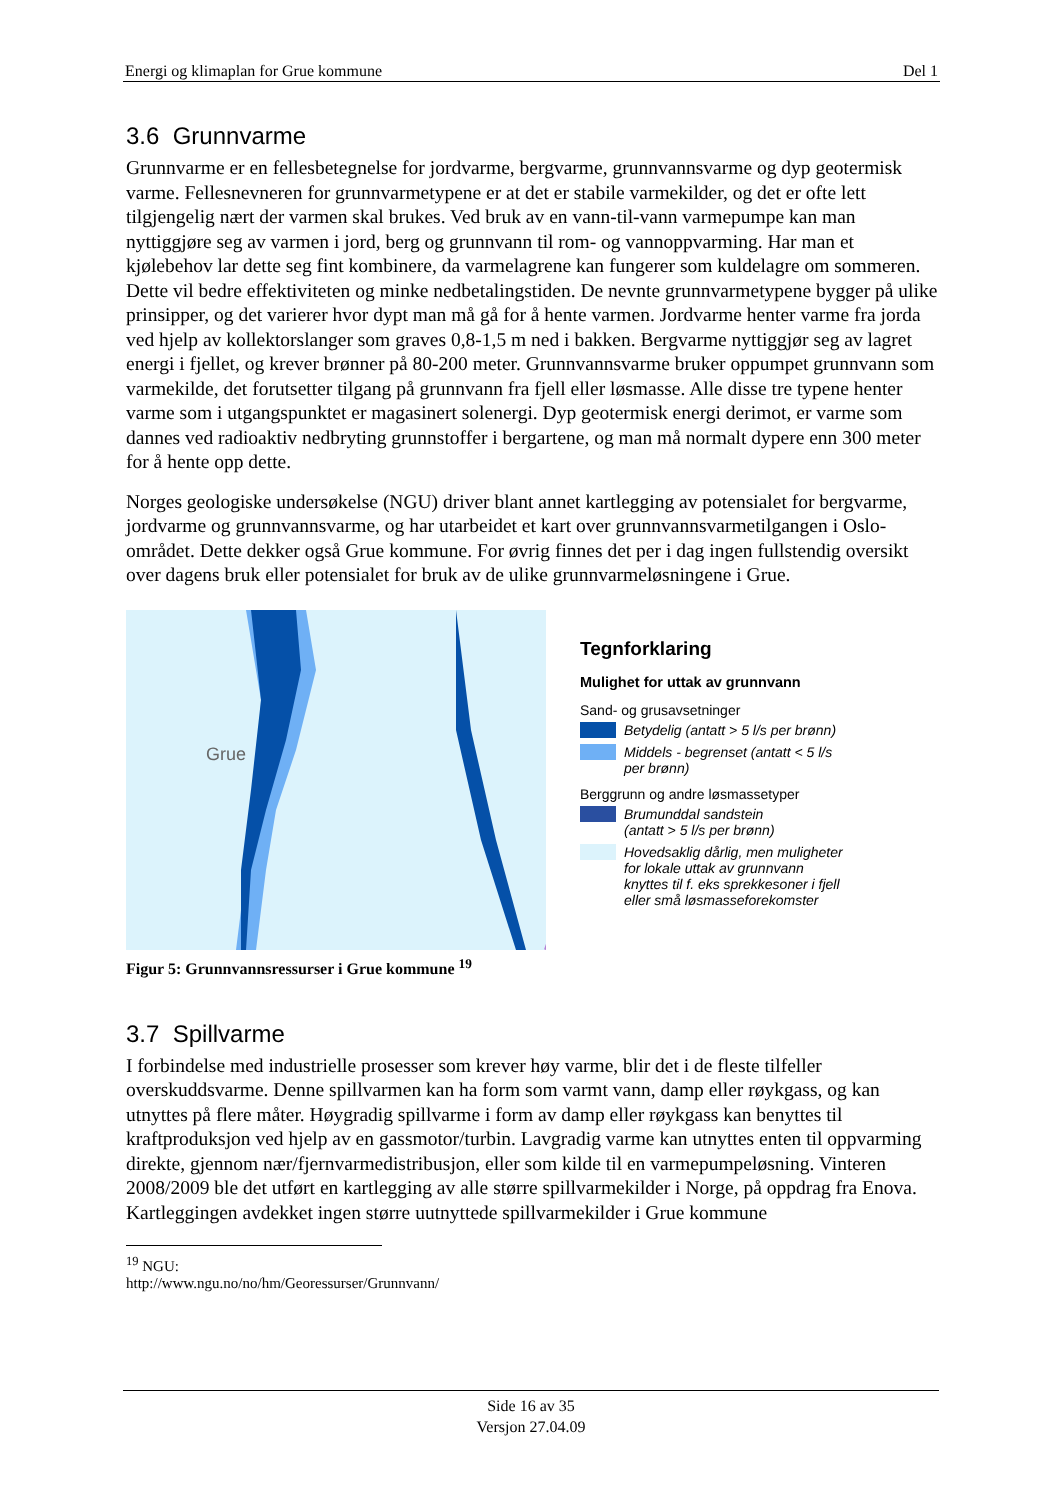Energi og klimaplan for Grue kommune Del 1
3.6 Grunnvarme
Grunnvarme er en fellesbetegnelse for jordvarme, bergvarme, grunnvannsvarme og dyp geotermisk varme. Fellesnevneren for grunnvarmetypene er at det er stabile varmekilder, og det er ofte lett tilgjengelig nært der varmen skal brukes. Ved bruk av en vann-til-vann varmepumpe kan man nyttiggjøre seg av varmen i jord, berg og grunnvann til rom- og vannoppvarming. Har man et kjølebehov lar dette seg fint kombinere, da varmelagrene kan fungerer som kuldelagre om sommeren. Dette vil bedre effektiviteten og minke nedbetalingstiden. De nevnte grunnvarmetypene bygger på ulike prinsipper, og det varierer hvor dypt man må gå for å hente varmen. Jordvarme henter varme fra jorda ved hjelp av kollektorslanger som graves 0,8-1,5 m ned i bakken. Bergvarme nyttiggjør seg av lagret energi i fjellet, og krever brønner på 80-200 meter. Grunnvannsvarme bruker oppumpet grunnvann som varmekilde, det forutsetter tilgang på grunnvann fra fjell eller løsmasse. Alle disse tre typene henter varme som i utgangspunktet er magasinert solenergi. Dyp geotermisk energi derimot, er varme som dannes ved radioaktiv nedbryting grunnstoffer i bergartene, og man må normalt dypere enn 300 meter for å hente opp dette.
Norges geologiske undersøkelse (NGU) driver blant annet kartlegging av potensialet for bergvarme, jordvarme og grunnvannsvarme, og har utarbeidet et kart over grunnvannsvarmetilgangen i Oslo-området. Dette dekker også Grue kommune. For øvrig finnes det per i dag ingen fullstendig oversikt over dagens bruk eller potensialet for bruk av de ulike grunnvarmeløsningene i Grue.
Grue
Tegnforklaring
Mulighet for uttak av grunnvann
Sand- og grusavsetninger
Betydelig (antatt > 5 l/s per brønn)
Middels - begrenset (antatt < 5 l/s
per brønn)
Berggrunn og andre løsmassetyper
Brumunddal sandstein
(antatt > 5 l/s per brønn)
Hovedsaklig dårlig, men muligheter
for lokale uttak av grunnvann
knyttes til f. eks sprekkesoner i fjell
eller små løsmasseforekomster
Figur 5: Grunnvannsressurser i Grue kommune <sup>19</sup>
3.7 Spillvarme
I forbindelse med industrielle prosesser som krever høy varme, blir det i de fleste tilfeller overskuddsvarme. Denne spillvarmen kan ha form som varmt vann, damp eller røykgass, og kan utnyttes på flere måter. Høygradig spillvarme i form av damp eller røykgass kan benyttes til kraftproduksjon ved hjelp av en gassmotor/turbin. Lavgradig varme kan utnyttes enten til oppvarming direkte, gjennom nær/fjernvarmedistribusjon, eller som kilde til en varmepumpeløsning. Vinteren 2008/2009 ble det utført en kartlegging av alle større spillvarmekilder i Norge, på oppdrag fra Enova. Kartleggingen avdekket ingen større uutnyttede spillvarmekilder i Grue kommune
<sup>19</sup> NGU: http://www.ngu.no/no/hm/Georessurser/Grunnvann/
Side 16 av 35
Versjon 27.04.09